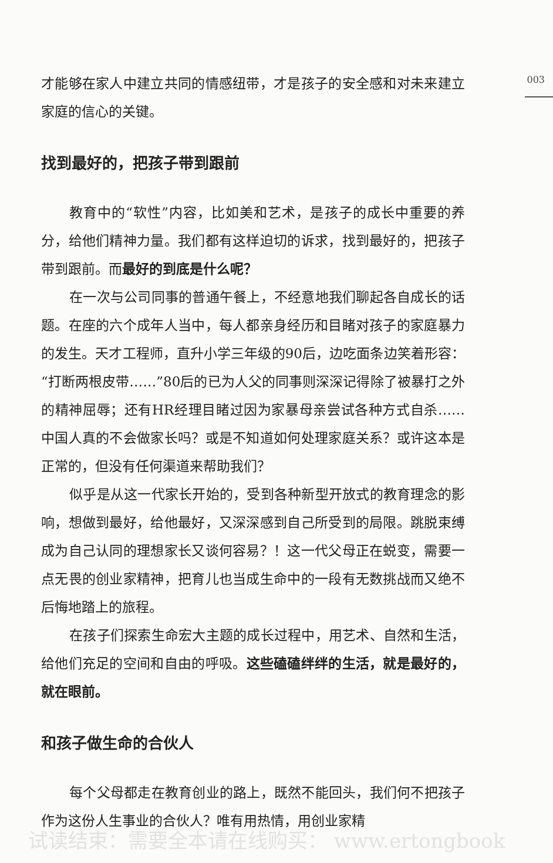003
才能够在家人中建立共同的情感纽带，才是孩子的安全感和对未来建立家庭的信心的关键。
找到最好的，把孩子带到跟前
教育中的“软性”内容，比如美和艺术，是孩子的成长中重要的养分，给他们精神力量。我们都有这样迫切的诉求，找到最好的，把孩子带到跟前。而最好的到底是什么呢？
在一次与公司同事的普通午餐上，不经意地我们聊起各自成长的话题。在座的六个成年人当中，每人都亲身经历和目睹对孩子的家庭暴力的发生。天才工程师，直升小学三年级的90后，边吃面条边笑着形容：“打断两根皮带……”80后的已为人父的同事则深深记得除了被暴打之外的精神屈辱；还有HR经理目睹过因为家暴母亲尝试各种方式自杀……中国人真的不会做家长吗？或是不知道如何处理家庭关系？或许这本是正常的，但没有任何渠道来帮助我们？
似乎是从这一代家长开始的，受到各种新型开放式的教育理念的影响，想做到最好，给他最好，又深深感到自己所受到的局限。跳脱束缚成为自己认同的理想家长又谈何容易？！这一代父母正在蜕变，需要一点无畏的创业家精神，把育儿也当成生命中的一段有无数挑战而又绝不后悔地踏上的旅程。
在孩子们探索生命宏大主题的成长过程中，用艺术、自然和生活，给他们充足的空间和自由的呼吸。这些磕磕绊绊的生活，就是最好的，就在眼前。
和孩子做生命的合伙人
每个父母都走在教育创业的路上，既然不能回头，我们何不把孩子作为这份人生事业的合伙人？唯有用热情，用创业家精
试读结束：需要全本请在线购买： www.ertongbook